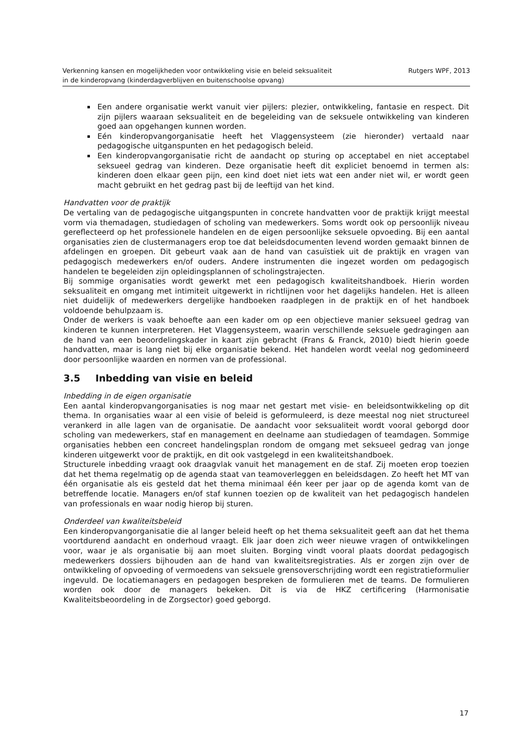Verkenning kansen en mogelijkheden voor ontwikkeling visie en beleid seksualiteit
in de kinderopvang (kinderdagverblijven en buitenschoolse opvang)
Rutgers WPF, 2013
Een andere organisatie werkt vanuit vier pijlers: plezier, ontwikkeling, fantasie en respect. Dit zijn pijlers waaraan seksualiteit en de begeleiding van de seksuele ontwikkeling van kinderen goed aan opgehangen kunnen worden.
Eén kinderopvangorganisatie heeft het Vlaggensysteem (zie hieronder) vertaald naar pedagogische uitganspunten en het pedagogisch beleid.
Een kinderopvangorganisatie richt de aandacht op sturing op acceptabel en niet acceptabel seksueel gedrag van kinderen. Deze organisatie heeft dit expliciet benoemd in termen als: kinderen doen elkaar geen pijn, een kind doet niet iets wat een ander niet wil, er wordt geen macht gebruikt en het gedrag past bij de leeftijd van het kind.
Handvatten voor de praktijk
De vertaling van de pedagogische uitgangspunten in concrete handvatten voor de praktijk krijgt meestal vorm via themadagen, studiedagen of scholing van medewerkers. Soms wordt ook op persoonlijk niveau gereflecteerd op het professionele handelen en de eigen persoonlijke seksuele opvoeding. Bij een aantal organisaties zien de clustermanagers erop toe dat beleidsdocumenten levend worden gemaakt binnen de afdelingen en groepen. Dit gebeurt vaak aan de hand van casuïstiek uit de praktijk en vragen van pedagogisch medewerkers en/of ouders. Andere instrumenten die ingezet worden om pedagogisch handelen te begeleiden zijn opleidingsplannen of scholingstrajecten.
Bij sommige organisaties wordt gewerkt met een pedagogisch kwaliteitshandboek. Hierin worden seksualiteit en omgang met intimiteit uitgewerkt in richtlijnen voor het dagelijks handelen. Het is alleen niet duidelijk of medewerkers dergelijke handboeken raadplegen in de praktijk en of het handboek voldoende behulpzaam is.
Onder de werkers is vaak behoefte aan een kader om op een objectieve manier seksueel gedrag van kinderen te kunnen interpreteren. Het Vlaggensysteem, waarin verschillende seksuele gedragingen aan de hand van een beoordelingskader in kaart zijn gebracht (Frans & Franck, 2010) biedt hierin goede handvatten, maar is lang niet bij elke organisatie bekend. Het handelen wordt veelal nog gedomineerd door persoonlijke waarden en normen van de professional.
3.5 Inbedding van visie en beleid
Inbedding in de eigen organisatie
Een aantal kinderopvangorganisaties is nog maar net gestart met visie- en beleidsontwikkeling op dit thema. In organisaties waar al een visie of beleid is geformuleerd, is deze meestal nog niet structureel verankerd in alle lagen van de organisatie. De aandacht voor seksualiteit wordt vooral geborgd door scholing van medewerkers, staf en management en deelname aan studiedagen of teamdagen. Sommige organisaties hebben een concreet handelingsplan rondom de omgang met seksueel gedrag van jonge kinderen uitgewerkt voor de praktijk, en dit ook vastgelegd in een kwaliteitshandboek.
Structurele inbedding vraagt ook draagvlak vanuit het management en de staf. Zij moeten erop toezien dat het thema regelmatig op de agenda staat van teamoverleggen en beleidsdagen. Zo heeft het MT van één organisatie als eis gesteld dat het thema minimaal één keer per jaar op de agenda komt van de betreffende locatie. Managers en/of staf kunnen toezien op de kwaliteit van het pedagogisch handelen van professionals en waar nodig hierop bij sturen.
Onderdeel van kwaliteitsbeleid
Een kinderopvangorganisatie die al langer beleid heeft op het thema seksualiteit geeft aan dat het thema voortdurend aandacht en onderhoud vraagt. Elk jaar doen zich weer nieuwe vragen of ontwikkelingen voor, waar je als organisatie bij aan moet sluiten. Borging vindt vooral plaats doordat pedagogisch medewerkers dossiers bijhouden aan de hand van kwaliteitsregistraties. Als er zorgen zijn over de ontwikkeling of opvoeding of vermoedens van seksuele grensoverschrijding wordt een registratieformulier ingevuld. De locatiemanagers en pedagogen bespreken de formulieren met de teams. De formulieren worden ook door de managers bekeken. Dit is via de HKZ certificering (Harmonisatie Kwaliteitsbeoordeling in de Zorgsector) goed geborgd.
17